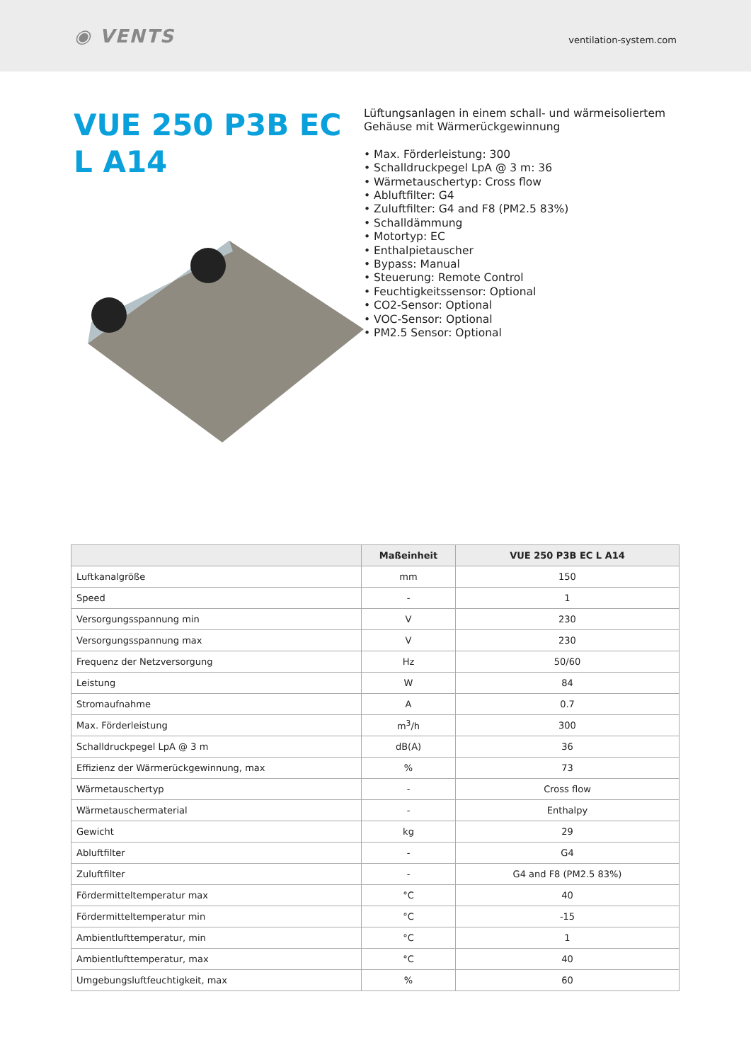◉ VENTS
ventilation-system.com
VUE 250 P3B EC L A14
Lüftungsanlagen in einem schall- und wärmeisoliertem Gehäuse mit Wärmerückgewinnung
• Max. Förderleistung: 300
• Schalldruckpegel LpA @ 3 m: 36
• Wärmetauschertyp: Cross flow
• Abluftfilter: G4
• Zuluftfilter: G4 and F8 (PM2.5 83%)
• Schalldämmung
• Motortyp: EC
• Enthalpietauscher
• Bypass: Manual
• Steuerung: Remote Control
• Feuchtigkeitssensor: Optional
• CO2-Sensor: Optional
• VOC-Sensor: Optional
• PM2.5 Sensor: Optional
| | Maßeinheit | VUE 250 P3B EC L A14 |
| --- | --- | --- |
| Luftkanalgröße | mm | 150 |
| Speed | - | 1 |
| Versorgungsspannung min | V | 230 |
| Versorgungsspannung max | V | 230 |
| Frequenz der Netzversorgung | Hz | 50/60 |
| Leistung | W | 84 |
| Stromaufnahme | A | 0.7 |
| Max. Förderleistung | m<sup>3</sup>/h | 300 |
| Schalldruckpegel LpA @ 3 m | dB(A) | 36 |
| Effizienz der Wärmerückgewinnung, max | % | 73 |
| Wärmetauschertyp | - | Cross flow |
| Wärmetauschermaterial | - | Enthalpy |
| Gewicht | kg | 29 |
| Abluftfilter | - | G4 |
| Zuluftfilter | - | G4 and F8 (PM2.5 83%) |
| Fördermitteltemperatur max | °C | 40 |
| Fördermitteltemperatur min | °C | -15 |
| Ambientlufttemperatur, min | °C | 1 |
| Ambientlufttemperatur, max | °C | 40 |
| Umgebungsluftfeuchtigkeit, max | % | 60 |